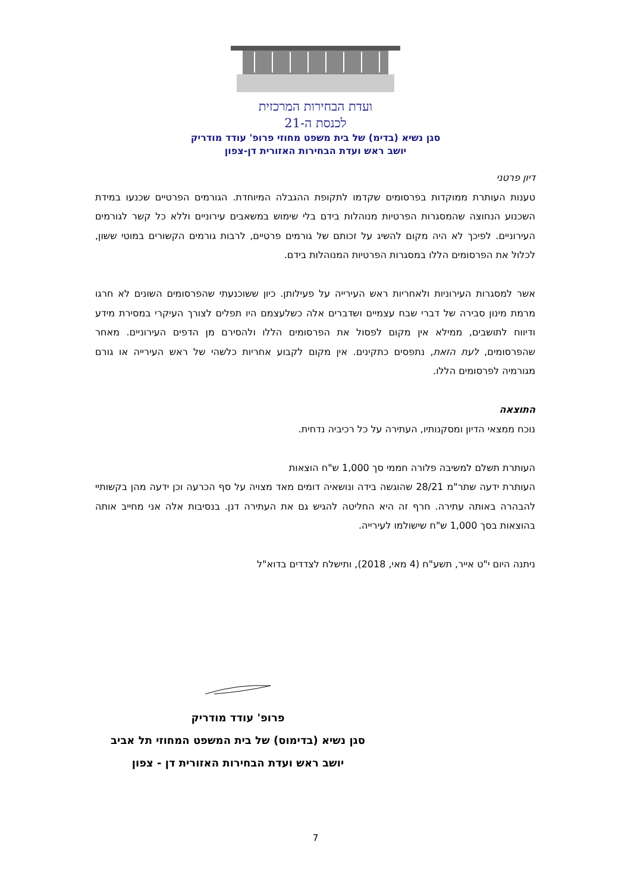ועדת הבחירות המרכזית
לכנסת ה-21
סגן נשיא (בדימ) של בית משפט מחוזי פרופ' עודד מודריק
יושב ראש ועדת הבחירות האזורית דן-צפון
דיון פרטני
טענות העותרת ממוקדות בפרסומים שקדמו לתקופת ההגבלה המיוחדת. הגורמים הפרטיים שכנעו במידת השכנוע הנחוצה שהמסגרות הפרטיות מנוהלות בידם בלי שימוש במשאבים עירוניים וללא כל קשר לגורמים העירוניים. לפיכך לא היה מקום להשיג על זכותם של גורמים פרטיים, לרבות גורמים הקשורים במוטי ששון, לכלול את הפרסומים הללו במסגרות הפרטיות המנוהלות בידם.
אשר למסגרות העירוניות ולאחריות ראש העירייה על פעילותן. כיון ששוכנעתי שהפרסומים השונים לא חרגו מרמת מינון סבירה של דברי שבח עצמיים ושדברים אלה כשלעצמם היו תפלים לצורך העיקרי במסירת מידע ודיווח לתושבים, ממילא אין מקום לפסול את הפרסומים הללו ולהסירם מן הדפים העירוניים. מאחר שהפרסומים, לעת הזאת, נתפסים כתקינים. אין מקום לקבוע אחריות כלשהי של ראש העירייה או גורם מגורמיה לפרסומים הללו.
התוצאה
נוכח ממצאי הדיון ומסקנותיו, העתירה על כל רכיביה נדחית.
העותרת תשלם למשיבה פלורה חממי סך 1,000 ש"ח הוצאות
העותרת ידעה שתר"מ 28/21 שהוגשה בידה ונושאיה דומים מאד מצויה על סף הכרעה וכן ידעה מהן בקשותיי להבהרה באותה עתירה. חרף זה היא החליטה להגיש גם את העתירה דנן. בנסיבות אלה אני מחייב אותה בהוצאות בסך 1,000 ש"ח שישולמו לעירייה.
ניתנה היום י"ט אייר, תשע"ח (4 מאי, 2018), ותישלח לצדדים בדוא"ל
פרופ' עודד מודריק
סגן נשיא (בדימוס) של בית המשפט המחוזי תל אביב
יושב ראש ועדת הבחירות האזורית דן - צפון
7